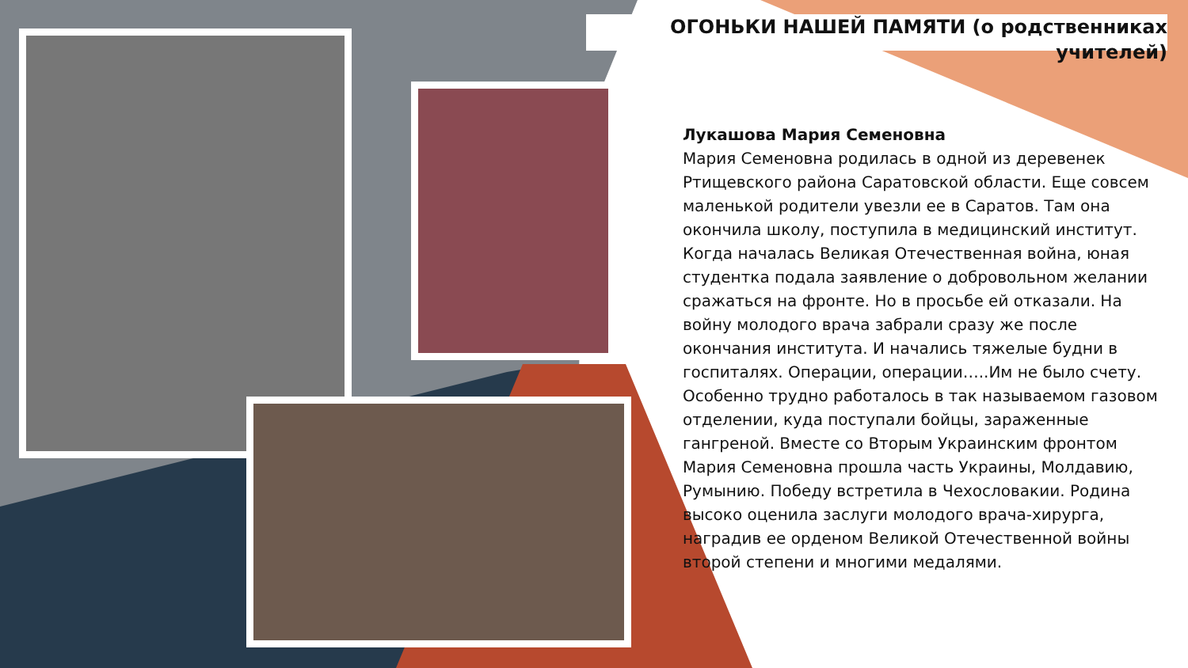ОГОНЬКИ НАШЕЙ ПАМЯТИ (о родственниках учителей)
Лукашова Мария Семеновна
Мария Семеновна родилась в одной из деревенек Ртищевского района Саратовской области. Еще совсем маленькой родители увезли ее в Саратов. Там она окончила школу, поступила в медицинский институт. Когда началась Великая Отечественная война, юная студентка подала заявление о добровольном желании сражаться на фронте. Но в просьбе ей отказали. На войну молодого врача забрали сразу же после окончания института. И начались тяжелые будни в госпиталях. Операции, операции…..Им не было счету. Особенно трудно работалось в так называемом газовом отделении, куда поступали бойцы, зараженные гангреной. Вместе со Вторым Украинским фронтом Мария Семеновна прошла часть Украины, Молдавию, Румынию. Победу встретила в Чехословакии. Родина высоко оценила заслуги молодого врача-хирурга, наградив ее орденом Великой Отечественной войны второй степени и многими медалями.